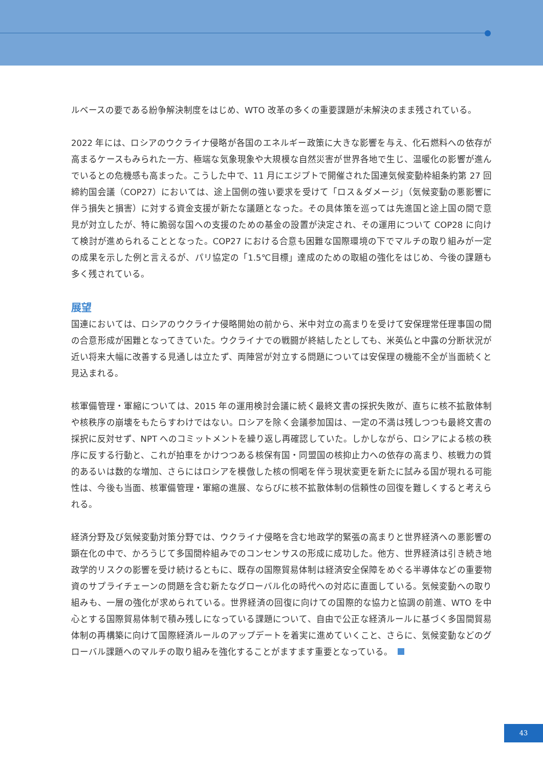ルベースの要である紛争解決制度をはじめ、WTO 改革の多くの重要課題が未解決のまま残されている。
2022 年には、ロシアのウクライナ侵略が各国のエネルギー政策に大きな影響を与え、化石燃料への依存が高まるケースもみられた一方、極端な気象現象や大規模な自然災害が世界各地で生じ、温暖化の影響が進んでいるとの危機感も高まった。こうした中で、11 月にエジプトで開催された国連気候変動枠組条約第 27 回締約国会議（COP27）においては、途上国側の強い要求を受けて「ロス＆ダメージ」（気候変動の悪影響に伴う損失と損害）に対する資金支援が新たな議題となった。その具体策を巡っては先進国と途上国の間で意見が対立したが、特に脆弱な国への支援のための基金の設置が決定され、その運用について COP28 に向けて検討が進められることとなった。COP27 における合意も困難な国際環境の下でマルチの取り組みが一定の成果を示した例と言えるが、パリ協定の「1.5℃目標」達成のための取組の強化をはじめ、今後の課題も多く残されている。
展望
国連においては、ロシアのウクライナ侵略開始の前から、米中対立の高まりを受けて安保理常任理事国の間の合意形成が困難となってきていた。ウクライナでの戦闘が終結したとしても、米英仏と中露の分断状況が近い将来大幅に改善する見通しは立たず、両陣営が対立する問題については安保理の機能不全が当面続くと見込まれる。
核軍備管理・軍縮については、2015 年の運用検討会議に続く最終文書の採択失敗が、直ちに核不拡散体制や核秩序の崩壊をもたらすわけではない。ロシアを除く会議参加国は、一定の不満は残しつつも最終文書の採択に反対せず、NPT へのコミットメントを繰り返し再確認していた。しかしながら、ロシアによる核の秩序に反する行動と、これが拍車をかけつつある核保有国・同盟国の核抑止力への依存の高まり、核戦力の質的あるいは数的な増加、さらにはロシアを模倣した核の恫喝を伴う現状変更を新たに試みる国が現れる可能性は、今後も当面、核軍備管理・軍縮の進展、ならびに核不拡散体制の信頼性の回復を難しくすると考えられる。
経済分野及び気候変動対策分野では、ウクライナ侵略を含む地政学的緊張の高まりと世界経済への悪影響の顕在化の中で、かろうじて多国間枠組みでのコンセンサスの形成に成功した。他方、世界経済は引き続き地政学的リスクの影響を受け続けるともに、既存の国際貿易体制は経済安全保障をめぐる半導体などの重要物資のサプライチェーンの問題を含む新たなグローバル化の時代への対応に直面している。気候変動への取り組みも、一層の強化が求められている。世界経済の回復に向けての国際的な協力と協調の前進、WTO を中心とする国際貿易体制で積み残しになっている課題について、自由で公正な経済ルールに基づく多国間貿易体制の再構築に向けて国際経済ルールのアップデートを着実に進めていくこと、さらに、気候変動などのグローバル課題へのマルチの取り組みを強化することがますます重要となっている。
43